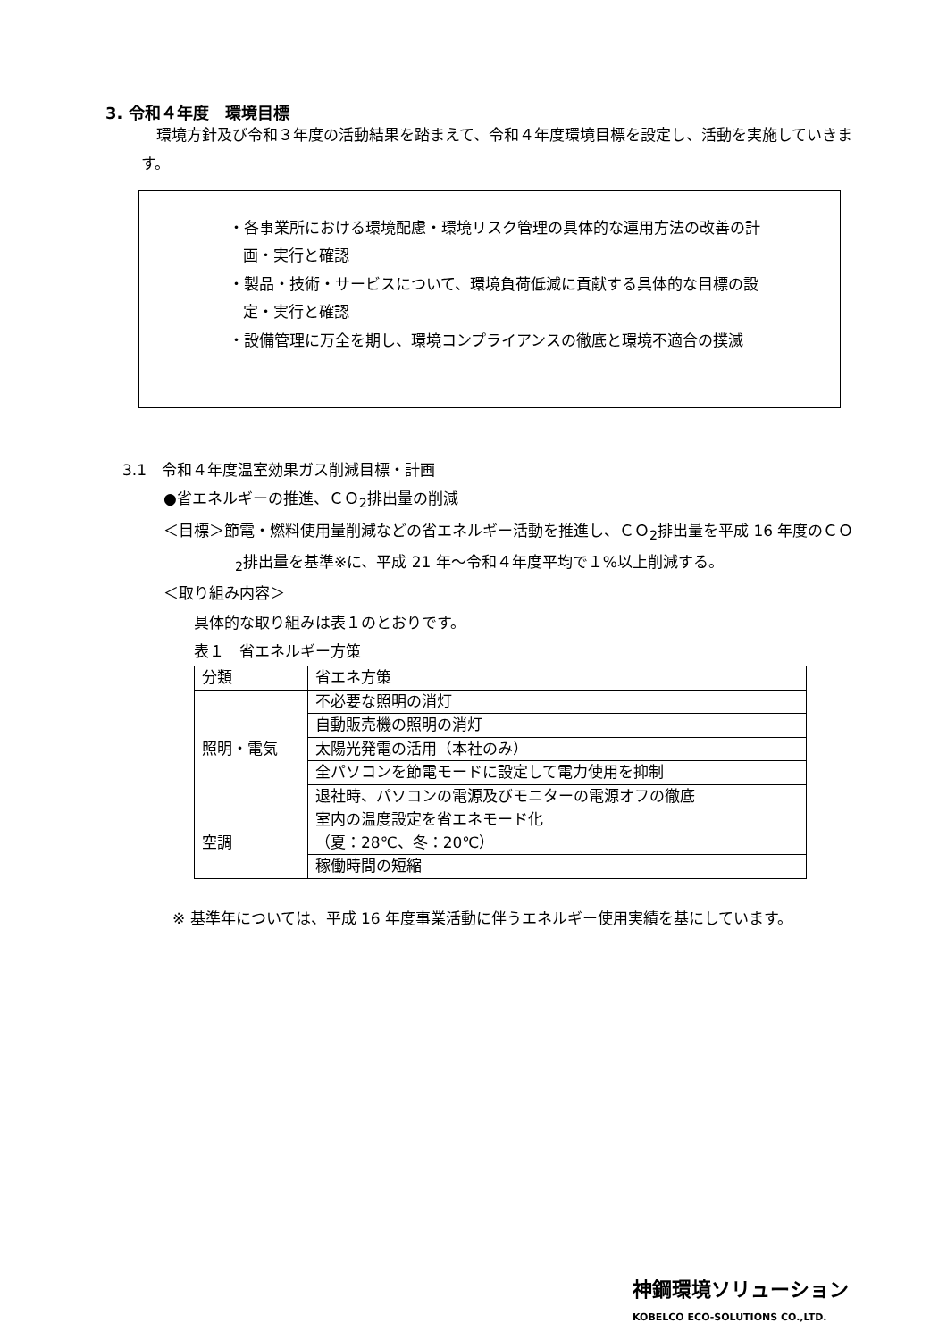3. 令和４年度　環境目標
　環境方針及び令和３年度の活動結果を踏まえて、令和４年度環境目標を設定し、活動を実施していきます。
・各事業所における環境配慮・環境リスク管理の具体的な運用方法の改善の計画・実行と確認
・製品・技術・サービスについて、環境負荷低減に貢献する具体的な目標の設定・実行と確認
・設備管理に万全を期し、環境コンプライアンスの徹底と環境不適合の撲滅
3.1　令和４年度温室効果ガス削減目標・計画
●省エネルギーの推進、ＣＯ<sub>2</sub>排出量の削減
＜目標＞節電・燃料使用量削減などの省エネルギー活動を推進し、ＣＯ<sub>2</sub>排出量を平成 16 年度のＣＯ<sub>2</sub>排出量を基準※に、平成 21 年～令和４年度平均で１%以上削減する。
＜取り組み内容＞
具体的な取り組みは表１のとおりです。
表１　省エネルギー方策
| 分類 | 省エネ方策 |
| 照明・電気 | 不必要な照明の消灯 |
| | 自動販売機の照明の消灯 |
| | 太陽光発電の活用（本社のみ） |
| | 全パソコンを節電モードに設定して電力使用を抑制 |
| | 退社時、パソコンの電源及びモニターの電源オフの徹底 |
| 空調 | 室内の温度設定を省エネモード化 （夏：28℃、冬：20℃） |
| | 稼働時間の短縮 |
※ 基準年については、平成 16 年度事業活動に伴うエネルギー使用実績を基にしています。
神鋼環境ソリューション
KOBELCO ECO-SOLUTIONS CO.,LTD.